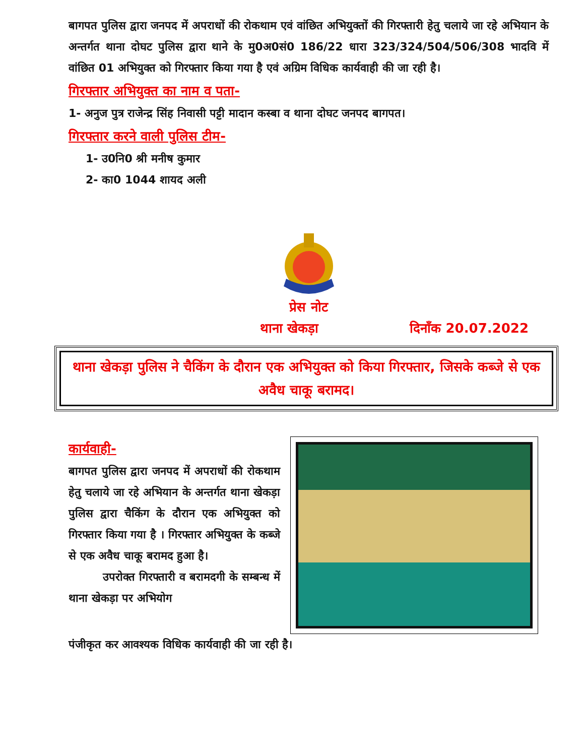बागपत पुलिस द्वारा जनपद में अपराधों की रोकथाम एवं वांछित अभियुक्तों की गिरफ्तारी हेतु चलाये जा रहे अभियान के अन्तर्गत थाना दोघट पुलिस द्वारा थाने के मु0अ0सं0 186/22 धारा 323/324/504/506/308 भादवि में वांछित 01 अभियुक्त को गिरफ्तार किया गया है एवं अग्रिम विधिक कार्यवाही की जा रही है।
गिरफ्तार अभियुक्त का नाम व पता-
1- अनुज पुत्र राजेन्द्र सिंह निवासी पट्टी मादान कस्बा व थाना दोघट जनपद बागपत।
गिरफ्तार करने वाली पुलिस टीम-
1- उ0नि0 श्री मनीष कुमार
2- का0 1044 शायद अली
प्रेस नोट
थाना खेकड़ा दिनाँक 20.07.2022
थाना खेकड़ा पुलिस ने चैकिंग के दौरान एक अभियुक्त को किया गिरफ्तार, जिसके कब्जे से एक अवैध चाकू बरामद।
कार्यवाही-
बागपत पुलिस द्वारा जनपद में अपराधों की रोकथाम हेतु चलाये जा रहे अभियान के अन्तर्गत थाना खेकड़ा पुलिस द्वारा चैकिंग के दौरान एक अभियुक्त को गिरफ्तार किया गया है । गिरफ्तार अभियुक्त के कब्जे से एक अवैध चाकू बरामद हुआ है।
उपरोक्त गिरफ्तारी व बरामदगी के सम्बन्ध में थाना खेकड़ा पर अभियोग
पंजीकृत कर आवश्यक विधिक कार्यवाही की जा रही है।